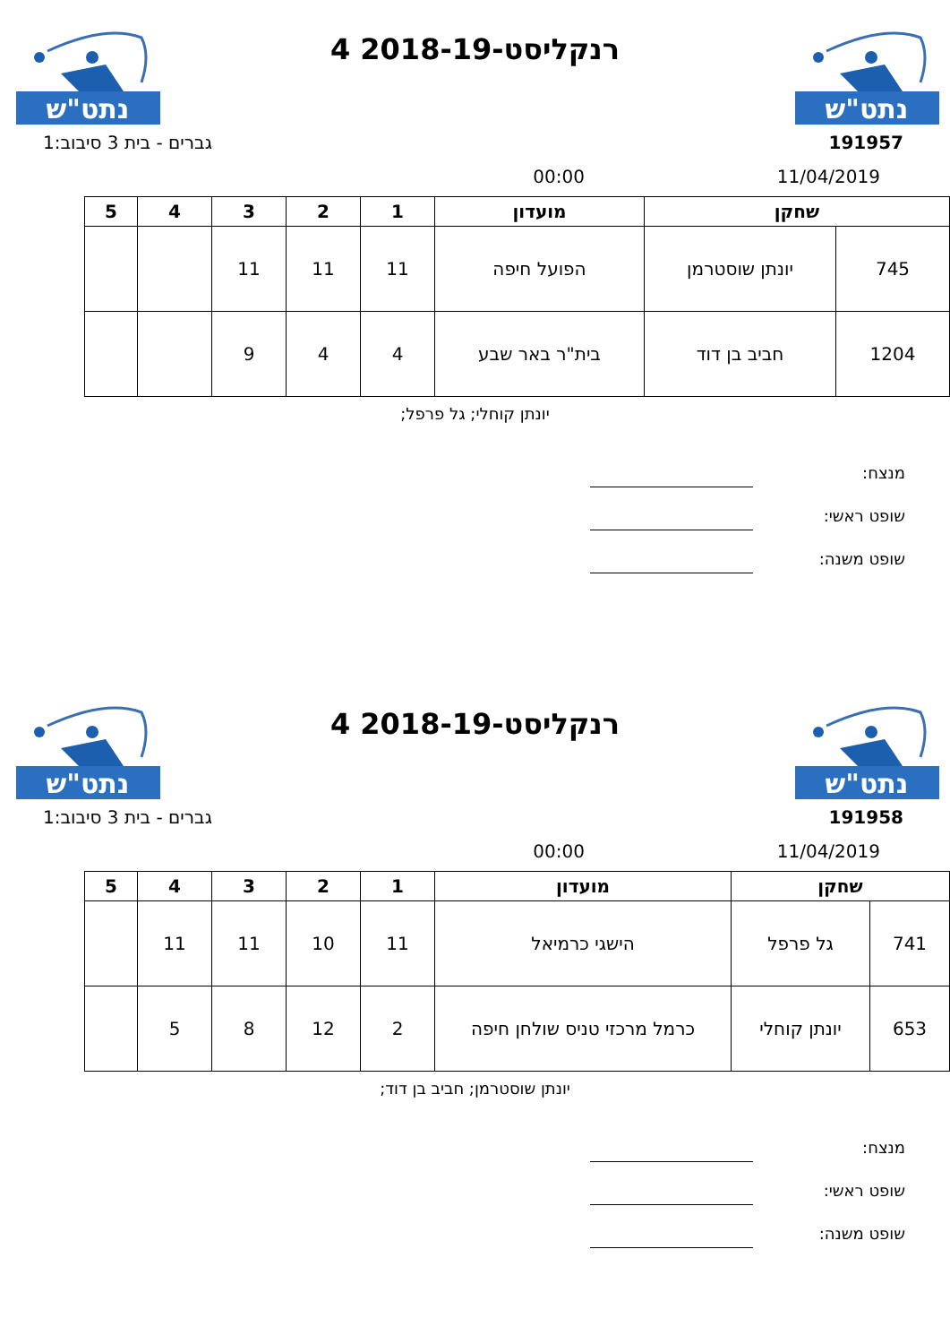נתט"ש
רנקליסט-2018-19 4
נתט"ש
191957 גברים - בית 3 סיבוב:1
11/04/2019 00:00
| שחקן | | מועדון | 1 | 2 | 3 | 4 | 5 |
| --- | --- | --- | --- | --- | --- | --- | --- |
| 745 | יונתן שוסטרמן | הפועל חיפה | 11 | 11 | 11 | | |
| 1204 | חביב בן דוד | בית"ר באר שבע | 4 | 4 | 9 | | |
יונתן קוחלי; גל פרפל;
מנצח:
שופט ראשי:
שופט משנה:
נתט"ש
רנקליסט-2018-19 4
נתט"ש
191958 גברים - בית 3 סיבוב:1
11/04/2019 00:00
| שחקן | | מועדון | 1 | 2 | 3 | 4 | 5 |
| --- | --- | --- | --- | --- | --- | --- | --- |
| 741 | גל פרפל | הישגי כרמיאל | 11 | 10 | 11 | 11 | |
| 653 | יונתן קוחלי | כרמל מרכזי טניס שולחן חיפה | 2 | 12 | 8 | 5 | |
יונתן שוסטרמן; חביב בן דוד;
מנצח:
שופט ראשי:
שופט משנה: